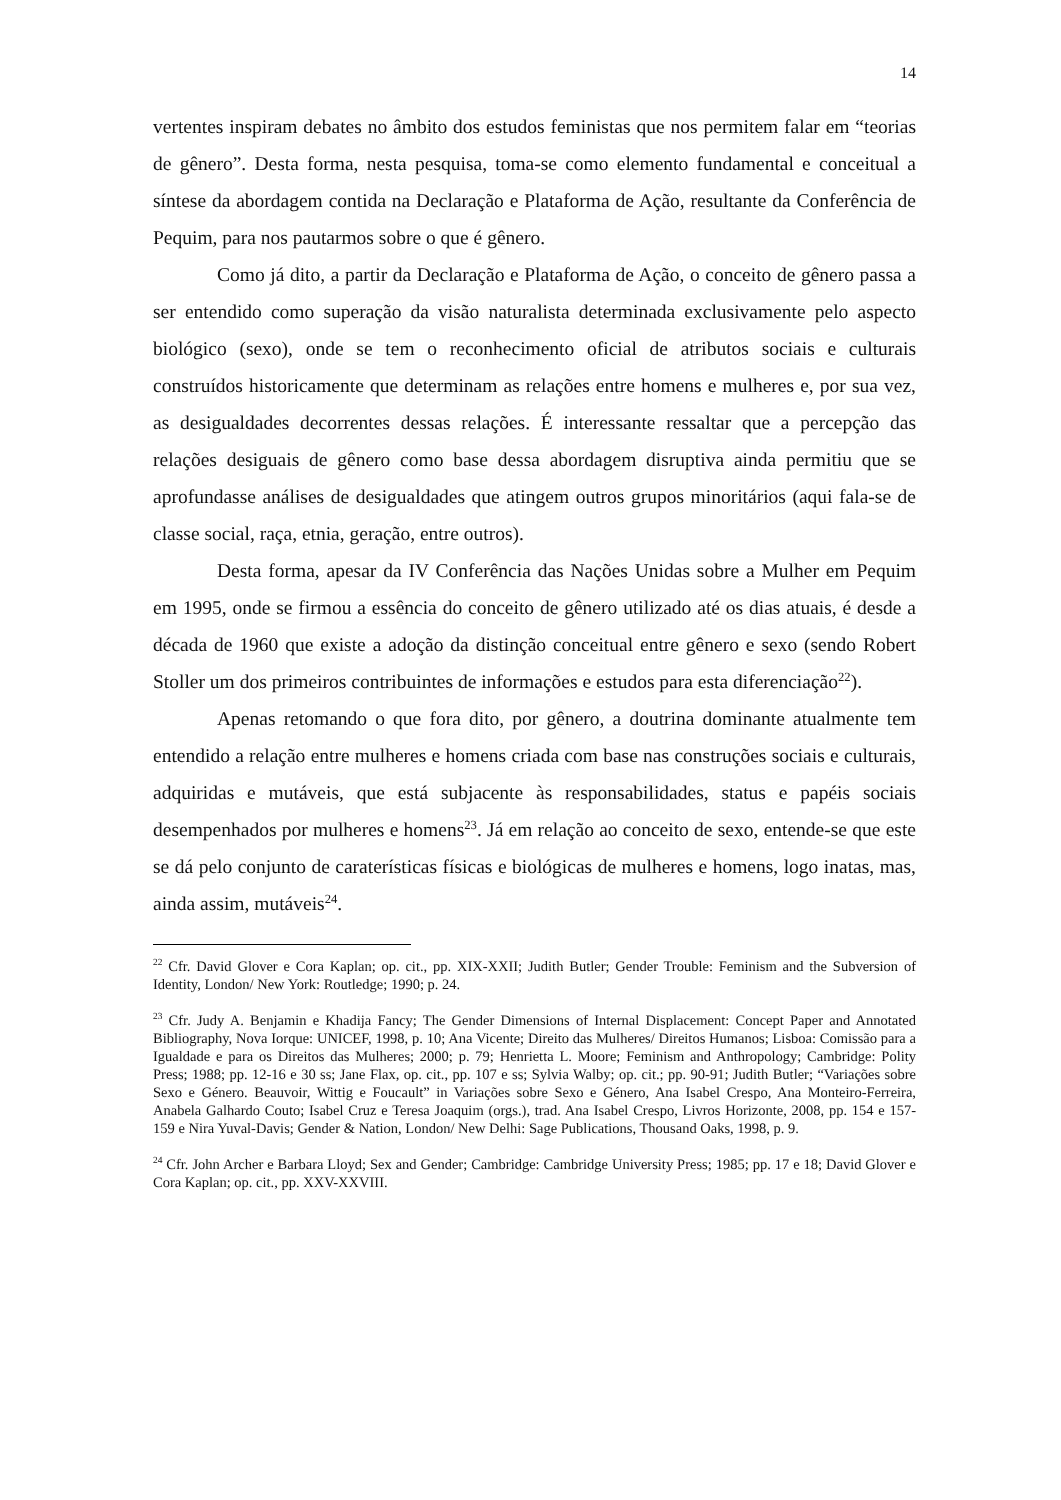14
vertentes inspiram debates no âmbito dos estudos feministas que nos permitem falar em “teorias de gênero”. Desta forma, nesta pesquisa, toma-se como elemento fundamental e conceitual a síntese da abordagem contida na Declaração e Plataforma de Ação, resultante da Conferência de Pequim, para nos pautarmos sobre o que é gênero.
Como já dito, a partir da Declaração e Plataforma de Ação, o conceito de gênero passa a ser entendido como superação da visão naturalista determinada exclusivamente pelo aspecto biológico (sexo), onde se tem o reconhecimento oficial de atributos sociais e culturais construídos historicamente que determinam as relações entre homens e mulheres e, por sua vez, as desigualdades decorrentes dessas relações. É interessante ressaltar que a percepção das relações desiguais de gênero como base dessa abordagem disruptiva ainda permitiu que se aprofundasse análises de desigualdades que atingem outros grupos minoritários (aqui fala-se de classe social, raça, etnia, geração, entre outros).
Desta forma, apesar da IV Conferência das Nações Unidas sobre a Mulher em Pequim em 1995, onde se firmou a essência do conceito de gênero utilizado até os dias atuais, é desde a década de 1960 que existe a adoção da distinção conceitual entre gênero e sexo (sendo Robert Stoller um dos primeiros contribuintes de informações e estudos para esta diferenciação<sup>22</sup>).
Apenas retomando o que fora dito, por gênero, a doutrina dominante atualmente tem entendido a relação entre mulheres e homens criada com base nas construções sociais e culturais, adquiridas e mutáveis, que está subjacente às responsabilidades, status e papéis sociais desempenhados por mulheres e homens<sup>23</sup>. Já em relação ao conceito de sexo, entende-se que este se dá pelo conjunto de caraterísticas físicas e biológicas de mulheres e homens, logo inatas, mas, ainda assim, mutáveis<sup>24</sup>.
<sup>22</sup> Cfr. David Glover e Cora Kaplan; op. cit., pp. XIX-XXII; Judith Butler; Gender Trouble: Feminism and the Subversion of Identity, London/ New York: Routledge; 1990; p. 24.
<sup>23</sup> Cfr. Judy A. Benjamin e Khadija Fancy; The Gender Dimensions of Internal Displacement: Concept Paper and Annotated Bibliography, Nova Iorque: UNICEF, 1998, p. 10; Ana Vicente; Direito das Mulheres/ Direitos Humanos; Lisboa: Comissão para a Igualdade e para os Direitos das Mulheres; 2000; p. 79; Henrietta L. Moore; Feminism and Anthropology; Cambridge: Polity Press; 1988; pp. 12-16 e 30 ss; Jane Flax, op. cit., pp. 107 e ss; Sylvia Walby; op. cit.; pp. 90-91; Judith Butler; “Variações sobre Sexo e Género. Beauvoir, Wittig e Foucault” in Variações sobre Sexo e Género, Ana Isabel Crespo, Ana Monteiro-Ferreira, Anabela Galhardo Couto; Isabel Cruz e Teresa Joaquim (orgs.), trad. Ana Isabel Crespo, Livros Horizonte, 2008, pp. 154 e 157-159 e Nira Yuval-Davis; Gender & Nation, London/ New Delhi: Sage Publications, Thousand Oaks, 1998, p. 9.
<sup>24</sup> Cfr. John Archer e Barbara Lloyd; Sex and Gender; Cambridge: Cambridge University Press; 1985; pp. 17 e 18; David Glover e Cora Kaplan; op. cit., pp. XXV-XXVIII.